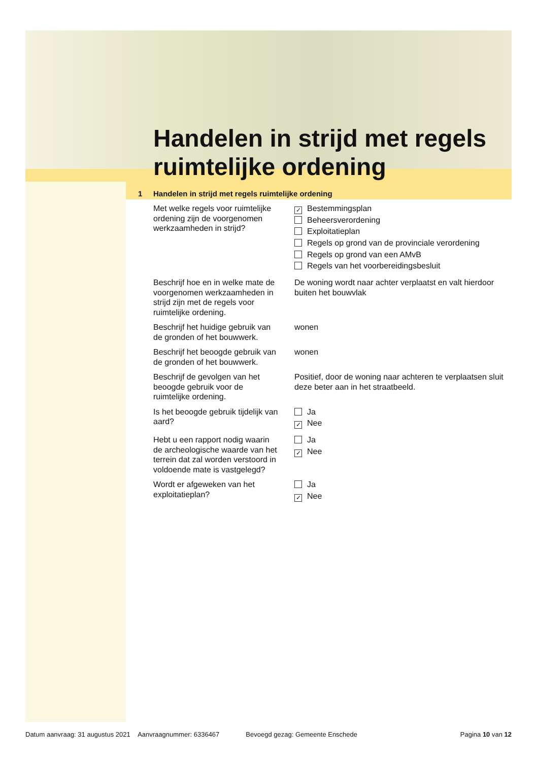Handelen in strijd met regels ruimtelijke ordening
1 Handelen in strijd met regels ruimtelijke ordening
Met welke regels voor ruimtelijke ordening zijn de voorgenomen werkzaamheden in strijd?
✓ Bestemmingsplan
Beheersverordening
Exploitatieplan
Regels op grond van de provinciale verordening
Regels op grond van een AMvB
Regels van het voorbereidingsbesluit
Beschrijf hoe en in welke mate de voorgenomen werkzaamheden in strijd zijn met de regels voor ruimtelijke ordening.
De woning wordt naar achter verplaatst en valt hierdoor buiten het bouwvlak
Beschrijf het huidige gebruik van de gronden of het bouwwerk.
wonen
Beschrijf het beoogde gebruik van de gronden of het bouwwerk.
wonen
Beschrijf de gevolgen van het beoogde gebruik voor de ruimtelijke ordening.
Positief, door de woning naar achteren te verplaatsen sluit deze beter aan in het straatbeeld.
Is het beoogde gebruik tijdelijk van aard?
Ja
✓ Nee
Hebt u een rapport nodig waarin de archeologische waarde van het terrein dat zal worden verstoord in voldoende mate is vastgelegd?
Ja
✓ Nee
Wordt er afgeweken van het exploitatieplan?
Ja
✓ Nee
Datum aanvraag: 31 augustus 2021 Aanvraagnummer: 6336467 Bevoegd gezag: Gemeente Enschede Pagina 10 van 12